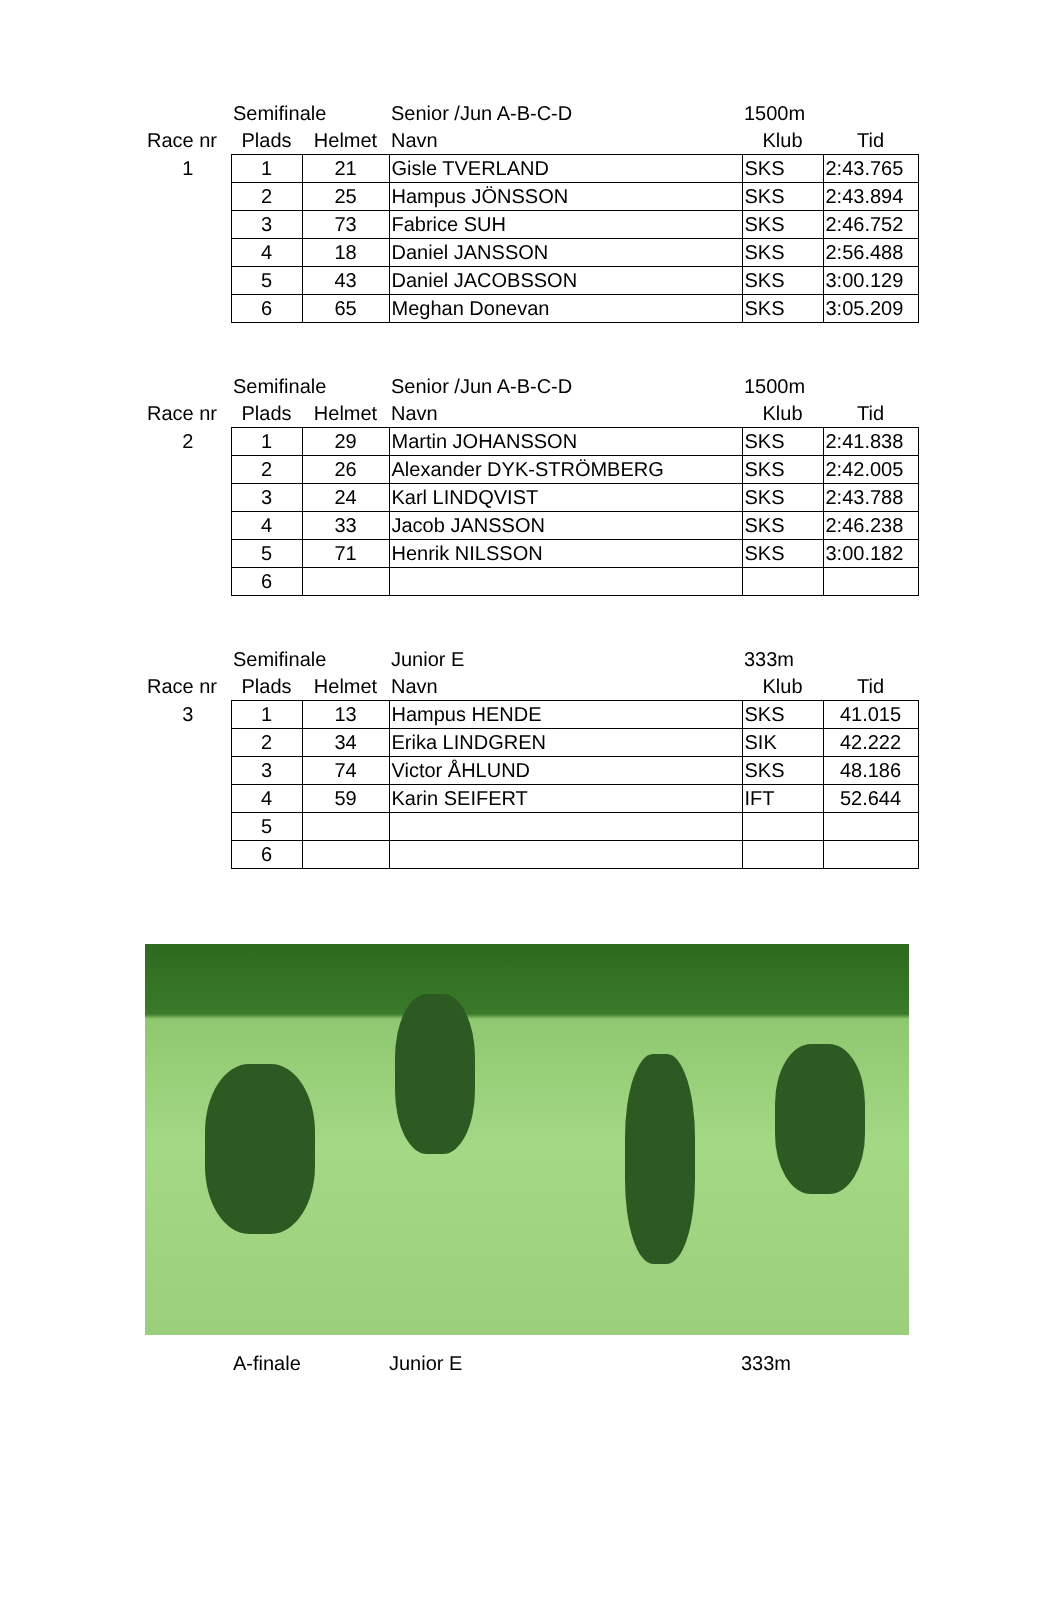| | Semifinale | | Senior /Jun A-B-C-D | 1500m | |
| Race nr | Plads | Helmet | Navn | Klub | Tid |
| 1 | 1 | 21 | Gisle TVERLAND | SKS | 2:43.765 |
| | 2 | 25 | Hampus JÖNSSON | SKS | 2:43.894 |
| | 3 | 73 | Fabrice SUH | SKS | 2:46.752 |
| | 4 | 18 | Daniel JANSSON | SKS | 2:56.488 |
| | 5 | 43 | Daniel JACOBSSON | SKS | 3:00.129 |
| | 6 | 65 | Meghan Donevan | SKS | 3:05.209 |
| | Semifinale | | Senior /Jun A-B-C-D | 1500m | |
| Race nr | Plads | Helmet | Navn | Klub | Tid |
| 2 | 1 | 29 | Martin JOHANSSON | SKS | 2:41.838 |
| | 2 | 26 | Alexander DYK-STRÖMBERG | SKS | 2:42.005 |
| | 3 | 24 | Karl LINDQVIST | SKS | 2:43.788 |
| | 4 | 33 | Jacob JANSSON | SKS | 2:46.238 |
| | 5 | 71 | Henrik NILSSON | SKS | 3:00.182 |
| | 6 | | | | |
| | Semifinale | | Junior E | 333m | |
| Race nr | Plads | Helmet | Navn | Klub | Tid |
| 3 | 1 | 13 | Hampus HENDE | SKS | 41.015 |
| | 2 | 34 | Erika LINDGREN | SIK | 42.222 |
| | 3 | 74 | Victor ÅHLUND | SKS | 48.186 |
| | 4 | 59 | Karin SEIFERT | IFT | 52.644 |
| | 5 | | | | |
| | 6 | | | | |
| | A-finale | Junior E | 333m |